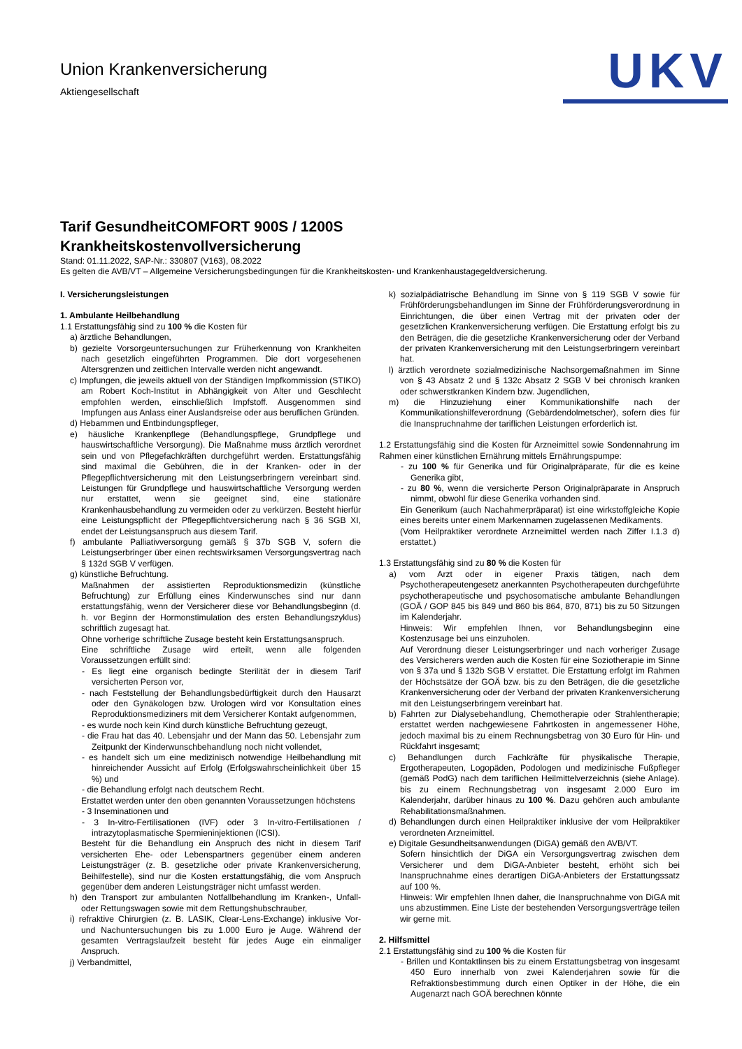Union Krankenversicherung
Aktiengesellschaft
UKV
Tarif GesundheitCOMFORT 900S / 1200S
Krankheitskostenvollversicherung
Stand: 01.11.2022, SAP-Nr.: 330807 (V163), 08.2022
Es gelten die AVB/VT – Allgemeine Versicherungsbedingungen für die Krankheitskosten- und Krankenhaustagegeldversicherung.
I. Versicherungsleistungen
1. Ambulante Heilbehandlung
1.1 Erstattungsfähig sind zu 100 % die Kosten für
a) ärztliche Behandlungen,
b) gezielte Vorsorgeuntersuchungen zur Früherkennung von Krankheiten nach gesetzlich eingeführten Programmen. Die dort vorgesehenen Altersgrenzen und zeitlichen Intervalle werden nicht angewandt.
c) Impfungen, die jeweils aktuell von der Ständigen Impfkommission (STIKO) am Robert Koch-Institut in Abhängigkeit von Alter und Geschlecht empfohlen werden, einschließlich Impfstoff. Ausgenommen sind Impfungen aus Anlass einer Auslandsreise oder aus beruflichen Gründen.
d) Hebammen und Entbindungspfleger,
e) häusliche Krankenpflege (Behandlungspflege, Grundpflege und hauswirtschaftliche Versorgung). Die Maßnahme muss ärztlich verordnet sein und von Pflegefachkräften durchgeführt werden. Erstattungsfähig sind maximal die Gebühren, die in der Kranken- oder in der Pflegepflichtversicherung mit den Leistungserbringern vereinbart sind. Leistungen für Grundpflege und hauswirtschaftliche Versorgung werden nur erstattet, wenn sie geeignet sind, eine stationäre Krankenhausbehandlung zu vermeiden oder zu verkürzen. Besteht hierfür eine Leistungspflicht der Pflegepflichtversicherung nach § 36 SGB XI, endet der Leistungsanspruch aus diesem Tarif.
f) ambulante Palliativversorgung gemäß § 37b SGB V, sofern die Leistungserbringer über einen rechtswirksamen Versorgungsvertrag nach § 132d SGB V verfügen.
g) künstliche Befruchtung.
Maßnahmen der assistierten Reproduktionsmedizin (künstliche Befruchtung) zur Erfüllung eines Kinderwunsches sind nur dann erstattungsfähig, wenn der Versicherer diese vor Behandlungsbeginn (d. h. vor Beginn der Hormonstimulation des ersten Behandlungszyklus) schriftlich zugesagt hat.
Ohne vorherige schriftliche Zusage besteht kein Erstattungsanspruch.
Eine schriftliche Zusage wird erteilt, wenn alle folgenden Voraussetzungen erfüllt sind:
- Es liegt eine organisch bedingte Sterilität der in diesem Tarif versicherten Person vor,
- nach Feststellung der Behandlungsbedürftigkeit durch den Hausarzt oder den Gynäkologen bzw. Urologen wird vor Konsultation eines Reproduktionsmediziners mit dem Versicherer Kontakt aufgenommen,
- es wurde noch kein Kind durch künstliche Befruchtung gezeugt,
- die Frau hat das 40. Lebensjahr und der Mann das 50. Lebensjahr zum Zeitpunkt der Kinderwunschbehandlung noch nicht vollendet,
- es handelt sich um eine medizinisch notwendige Heilbehandlung mit hinreichender Aussicht auf Erfolg (Erfolgswahrscheinlichkeit über 15 %) und
- die Behandlung erfolgt nach deutschem Recht.
Erstattet werden unter den oben genannten Voraussetzungen höchstens
- 3 Inseminationen und
- 3 In-vitro-Fertilisationen (IVF) oder 3 In-vitro-Fertilisationen / intrazytoplasmatische Spermieninjektionen (ICSI).
Besteht für die Behandlung ein Anspruch des nicht in diesem Tarif versicherten Ehe- oder Lebenspartners gegenüber einem anderen Leistungsträger (z. B. gesetzliche oder private Krankenversicherung, Beihilfestelle), sind nur die Kosten erstattungsfähig, die vom Anspruch gegenüber dem anderen Leistungsträger nicht umfasst werden.
h) den Transport zur ambulanten Notfallbehandlung im Kranken-, Unfall- oder Rettungswagen sowie mit dem Rettungshubschrauber,
i) refraktive Chirurgien (z. B. LASIK, Clear-Lens-Exchange) inklusive Vor- und Nachuntersuchungen bis zu 1.000 Euro je Auge. Während der gesamten Vertragslaufzeit besteht für jedes Auge ein einmaliger Anspruch.
j) Verbandmittel,
k) sozialpädiatrische Behandlung im Sinne von § 119 SGB V sowie für Frühförderungsbehandlungen im Sinne der Frühförderungsverordnung in Einrichtungen, die über einen Vertrag mit der privaten oder der gesetzlichen Krankenversicherung verfügen. Die Erstattung erfolgt bis zu den Beträgen, die die gesetzliche Krankenversicherung oder der Verband der privaten Krankenversicherung mit den Leistungserbringern vereinbart hat.
l) ärztlich verordnete sozialmedizinische Nachsorgemaßnahmen im Sinne von § 43 Absatz 2 und § 132c Absatz 2 SGB V bei chronisch kranken oder schwerstkranken Kindern bzw. Jugendlichen,
m) die Hinzuziehung einer Kommunikationshilfe nach der Kommunikationshilfeverordnung (Gebärdendolmetscher), sofern dies für die Inanspruchnahme der tariflichen Leistungen erforderlich ist.
1.2 Erstattungsfähig sind die Kosten für Arzneimittel sowie Sondennahrung im Rahmen einer künstlichen Ernährung mittels Ernährungspumpe:
- zu 100 % für Generika und für Originalpräparate, für die es keine Generika gibt,
- zu 80 %, wenn die versicherte Person Originalpräparate in Anspruch nimmt, obwohl für diese Generika vorhanden sind.
Ein Generikum (auch Nachahmerpräparat) ist eine wirkstoffgleiche Kopie eines bereits unter einem Markennamen zugelassenen Medikaments.
(Vom Heilpraktiker verordnete Arzneimittel werden nach Ziffer I.1.3 d) erstattet.)
1.3 Erstattungsfähig sind zu 80 % die Kosten für
a) vom Arzt oder in eigener Praxis tätigen, nach dem Psychotherapeutengesetz anerkannten Psychotherapeuten durchgeführte psychotherapeutische und psychosomatische ambulante Behandlungen (GOÄ / GOP 845 bis 849 und 860 bis 864, 870, 871) bis zu 50 Sitzungen im Kalenderjahr.
Hinweis: Wir empfehlen Ihnen, vor Behandlungsbeginn eine Kostenzusage bei uns einzuholen.
Auf Verordnung dieser Leistungserbringer und nach vorheriger Zusage des Versicherers werden auch die Kosten für eine Soziotherapie im Sinne von § 37a und § 132b SGB V erstattet. Die Erstattung erfolgt im Rahmen der Höchstsätze der GOÄ bzw. bis zu den Beträgen, die die gesetzliche Krankenversicherung oder der Verband der privaten Krankenversicherung mit den Leistungserbringern vereinbart hat.
b) Fahrten zur Dialysebehandlung, Chemotherapie oder Strahlentherapie; erstattet werden nachgewiesene Fahrtkosten in angemessener Höhe, jedoch maximal bis zu einem Rechnungsbetrag von 30 Euro für Hin- und Rückfahrt insgesamt;
c) Behandlungen durch Fachkräfte für physikalische Therapie, Ergotherapeuten, Logopäden, Podologen und medizinische Fußpfleger (gemäß PodG) nach dem tariflichen Heilmittelverzeichnis (siehe Anlage). bis zu einem Rechnungsbetrag von insgesamt 2.000 Euro im Kalenderjahr, darüber hinaus zu 100 %. Dazu gehören auch ambulante Rehabilitationsmaßnahmen.
d) Behandlungen durch einen Heilpraktiker inklusive der vom Heilpraktiker verordneten Arzneimittel.
e) Digitale Gesundheitsanwendungen (DiGA) gemäß den AVB/VT.
Sofern hinsichtlich der DiGA ein Versorgungsvertrag zwischen dem Versicherer und dem DiGA-Anbieter besteht, erhöht sich bei Inanspruchnahme eines derartigen DiGA-Anbieters der Erstattungssatz auf 100 %.
Hinweis: Wir empfehlen Ihnen daher, die Inanspruchnahme von DiGA mit uns abzustimmen. Eine Liste der bestehenden Versorgungsverträge teilen wir gerne mit.
2. Hilfsmittel
2.1 Erstattungsfähig sind zu 100 % die Kosten für
- Brillen und Kontaktlinsen bis zu einem Erstattungsbetrag von insgesamt 450 Euro innerhalb von zwei Kalenderjahren sowie für die Refraktionsbestimmung durch einen Optiker in der Höhe, die ein Augenarzt nach GOÄ berechnen könnte